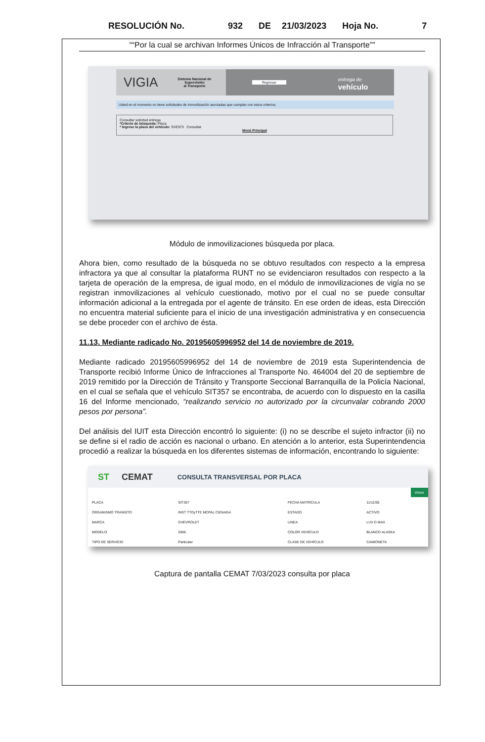RESOLUCIÓN No. 932 DE 21/03/2023 Hoja No. 7
““Por la cual se archivan Informes Únicos de Infracción al Transporte””
VIGIA Sistema Nacional de
Supervisión
al Transporte Regresar entrega de
vehículo
Usted en el momento no tiene solicitudes de inmovilización asociadas que cumplan con estos criterios.
Consultar solicitud entrega
*Criterio de búsqueda: Placa
* Ingrese la placa del vehículo: SVE973 Consultar
Menú Principal
Módulo de inmovilizaciones búsqueda por placa.
Ahora bien, como resultado de la búsqueda no se obtuvo resultados con respecto a la empresa infractora ya que al consultar la plataforma RUNT no se evidenciaron resultados con respecto a la tarjeta de operación de la empresa, de igual modo, en el módulo de inmovilizaciones de vigía no se registran inmovilizaciones al vehículo cuestionado, motivo por el cual no se puede consultar información adicional a la entregada por el agente de tránsito. En ese orden de ideas, esta Dirección no encuentra material suficiente para el inicio de una investigación administrativa y en consecuencia se debe proceder con el archivo de ésta.
11.13. Mediante radicado No. 20195605996952 del 14 de noviembre de 2019.
Mediante radicado 20195605996952 del 14 de noviembre de 2019 esta Superintendencia de Transporte recibió Informe Único de Infracciones al Transporte No. 464004 del 20 de septiembre de 2019 remitido por la Dirección de Tránsito y Transporte Seccional Barranquilla de la Policía Nacional, en el cual se señala que el vehículo SIT357 se encontraba, de acuerdo con lo dispuesto en la casilla 16 del Informe mencionado, “realizando servicio no autorizado por la circunvalar cobrando 2000 pesos por persona”.
Del análisis del IUIT esta Dirección encontró lo siguiente: (i) no se describe el sujeto infractor (ii) no se define si el radio de acción es nacional o urbano. En atención a lo anterior, esta Superintendencia procedió a realizar la búsqueda en los diferentes sistemas de información, encontrando lo siguiente:
ST CEMAT CONSULTA TRANSVERSAL POR PLACA
Volver
| PLACA | SIT357 | FECHA MATRÍCULA | 11/11/05 |
| ORGANISMO TRANSITO | INST TTOyTTE MCPAL CIENAGA | ESTADO | ACTIVO |
| MARCA | CHEVROLET | LINEA | LUV D MAX |
| MODELO | 2006 | COLOR VEHÍCULO | BLANCO ALASKA |
| TIPO DE SERVICIO | Particular | CLASE DE VEHÍCULO | CAMIONETA |
Captura de pantalla CEMAT 7/03/2023 consulta por placa